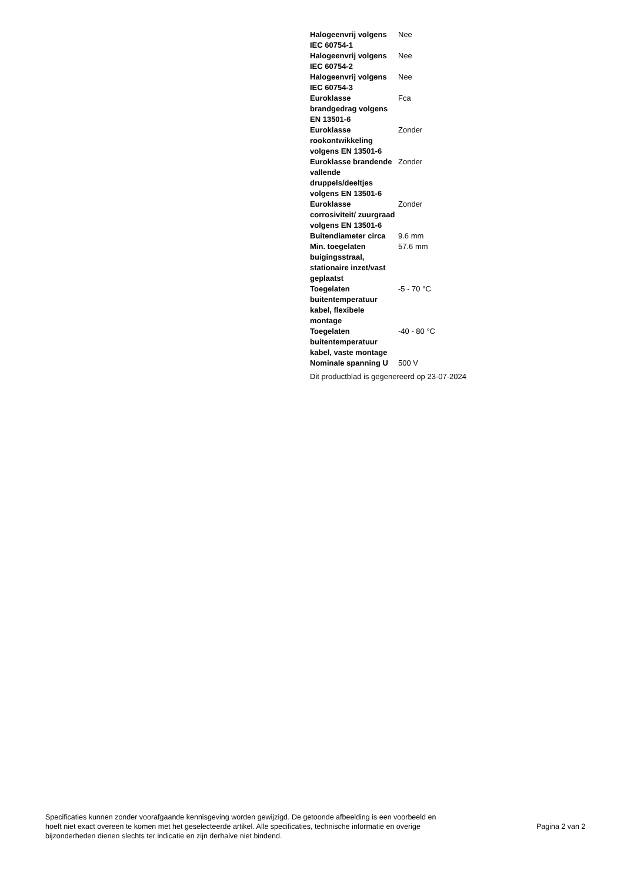| Halogeenvrij volgens IEC 60754-1 | Nee |
| Halogeenvrij volgens IEC 60754-2 | Nee |
| Halogeenvrij volgens IEC 60754-3 | Nee |
| Euroklasse brandgedrag volgens EN 13501-6 | Fca |
| Euroklasse rookontwikkeling volgens EN 13501-6 | Zonder |
| Euroklasse brandende vallende druppels/deeltjes volgens EN 13501-6 | Zonder |
| Euroklasse corrosiviteit/ zuurgraad volgens EN 13501-6 | Zonder |
| Buitendiameter circa | 9.6 mm |
| Min. toegelaten buigingsstraal, stationaire inzet/vast geplaatst | 57.6 mm |
| Toegelaten buitentemperatuur kabel, flexibele montage | -5 - 70 °C |
| Toegelaten buitentemperatuur kabel, vaste montage | -40 - 80 °C |
| Nominale spanning U | 500 V |
Dit productblad is gegenereerd op 23-07-2024
Specificaties kunnen zonder voorafgaande kennisgeving worden gewijzigd. De getoonde afbeelding is een voorbeeld en hoeft niet exact overeen te komen met het geselecteerde artikel. Alle specificaties, technische informatie en overige bijzonderheden dienen slechts ter indicatie en zijn derhalve niet bindend.
Pagina 2 van 2